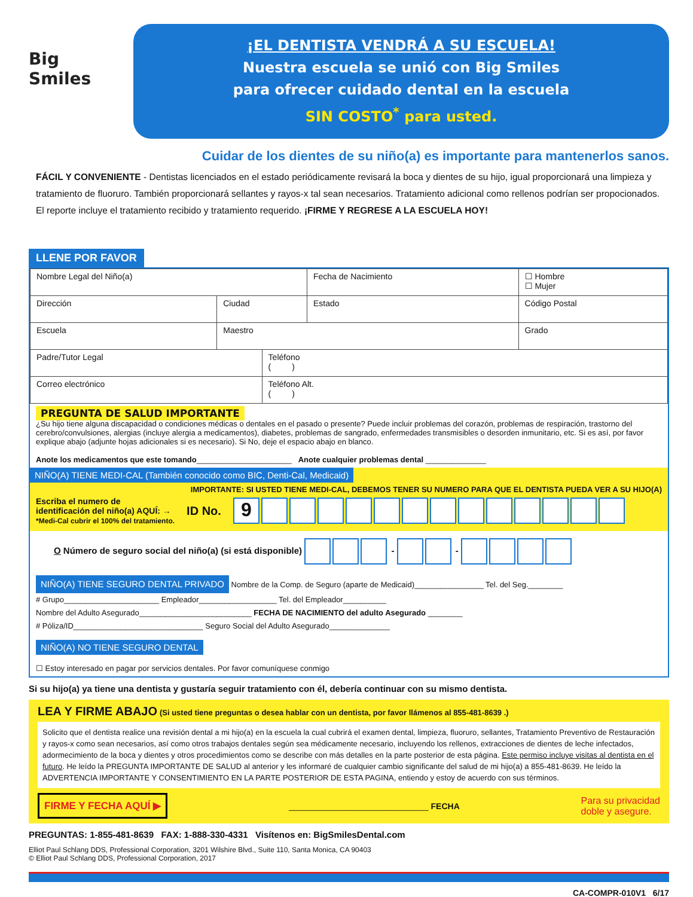Big Smiles
¡EL DENTISTA VENDRÁ A SU ESCUELA!
Nuestra escuela se unió con Big Smiles
para ofrecer cuidado dental en la escuela
SIN COSTO<sup>*</sup> para usted.
Cuidar de los dientes de su niño(a) es importante para mantenerlos sanos.
FÁCIL Y CONVENIENTE - Dentistas licenciados en el estado periódicamente revisará la boca y dientes de su hijo, igual proporcionará una limpieza y tratamiento de fluoruro. También proporcionará sellantes y rayos-x tal sean necesarios. Tratamiento adicional como rellenos podrían ser propocionados. El reporte incluye el tratamiento recibido y tratamiento requerido. ¡FIRME Y REGRESE A LA ESCUELA HOY!
LLENE POR FAVOR
| Nombre Legal del Niño(a) | | | Fecha de Nacimiento | ☐ Hombre ☐ Mujer |
| Dirección | Ciudad | | Estado | Código Postal |
| Escuela | Maestro | | | Grado |
| Padre/Tutor Legal | | Teléfono ( ) | | |
| Correo electrónico | | Teléfono Alt. ( ) | | |
PREGUNTA DE SALUD IMPORTANTE
¿Su hijo tiene alguna discapacidad o condiciones médicas o dentales en el pasado o presente? Puede incluir problemas del corazón, problemas de respiración, trastorno del cerebro/convulsiones, alergias (incluye alergia a medicamentos), diabetes, problemas de sangrado, enfermedades transmisibles o desorden inmunitario, etc. Si es así, por favor explique abajo (adjunte hojas adicionales si es necesario). Si No, deje el espacio abajo en blanco.
Anote los medicamentos que este tomando______________________ Anote cualquier problemas dental ______________
NIÑO(A) TIENE MEDI-CAL (También conocido como BIC, Denti-Cal, Medicaid)
IMPORTANTE: SI USTED TIENE MEDI-CAL, DEBEMOS TENER SU NUMERO PARA QUE EL DENTISTA PUEDA VER A SU HIJO(A)
Escriba el numero de
identificación del niño(a) AQUÍ: →
*Medi-Cal cubrir el 100% del tratamiento.
ID No.
9
O Número de seguro social del niño(a) (si está disponible) - -
NIÑO(A) TIENE SEGURO DENTAL PRIVADO Nombre de la Comp. de Seguro (aparte de Medicaid)________________ Tel. del Seg.________
# Grupo______________________ Empleador__________________ Tel. del Empleador__________
Nombre del Adulto Asegurado__________________________ FECHA DE NACIMIENTO del adulto Asegurado ________
# Póliza/ID______________________________ Seguro Social del Adulto Asegurado______________
NIÑO(A) NO TIENE SEGURO DENTAL
☐ Estoy interesado en pagar por servicios dentales. Por favor comuníquese conmigo
Si su hijo(a) ya tiene una dentista y gustaría seguir tratamiento con él, debería continuar con su mismo dentista.
LEA Y FIRME ABAJO (Si usted tiene preguntas o desea hablar con un dentista, por favor llámenos al 855-481-8639 .)
Solicito que el dentista realice una revisión dental a mi hijo(a) en la escuela la cual cubrirá el examen dental, limpieza, fluoruro, sellantes, Tratamiento Preventivo de Restauración y rayos-x como sean necesarios, así como otros trabajos dentales según sea médicamente necesario, incluyendo los rellenos, extracciones de dientes de leche infectados, adormecimiento de la boca y dientes y otros procedimientos como se describe con más detalles en la parte posterior de esta página. Este permiso incluye visitas al dentista en el futuro. He leído la PREGUNTA IMPORTANTE DE SALUD al anterior y les informaré de cualquier cambio significante del salud de mi hijo(a) a 855-481-8639. He leído la ADVERTENCIA IMPORTANTE Y CONSENTIMIENTO EN LA PARTE POSTERIOR DE ESTA PAGINA, entiendo y estoy de acuerdo con sus términos.
FIRME Y FECHA AQUÍ ▶ ______________________________ FECHA Para su privacidad
doble y asegure.
PREGUNTAS: 1-855-481-8639 FAX: 1-888-330-4331 Visítenos en: BigSmilesDental.com
Elliot Paul Schlang DDS, Professional Corporation, 3201 Wilshire Blvd., Suite 110, Santa Monica, CA 90403
© Elliot Paul Schlang DDS, Professional Corporation, 2017
CA-COMPR-010V1 6/17